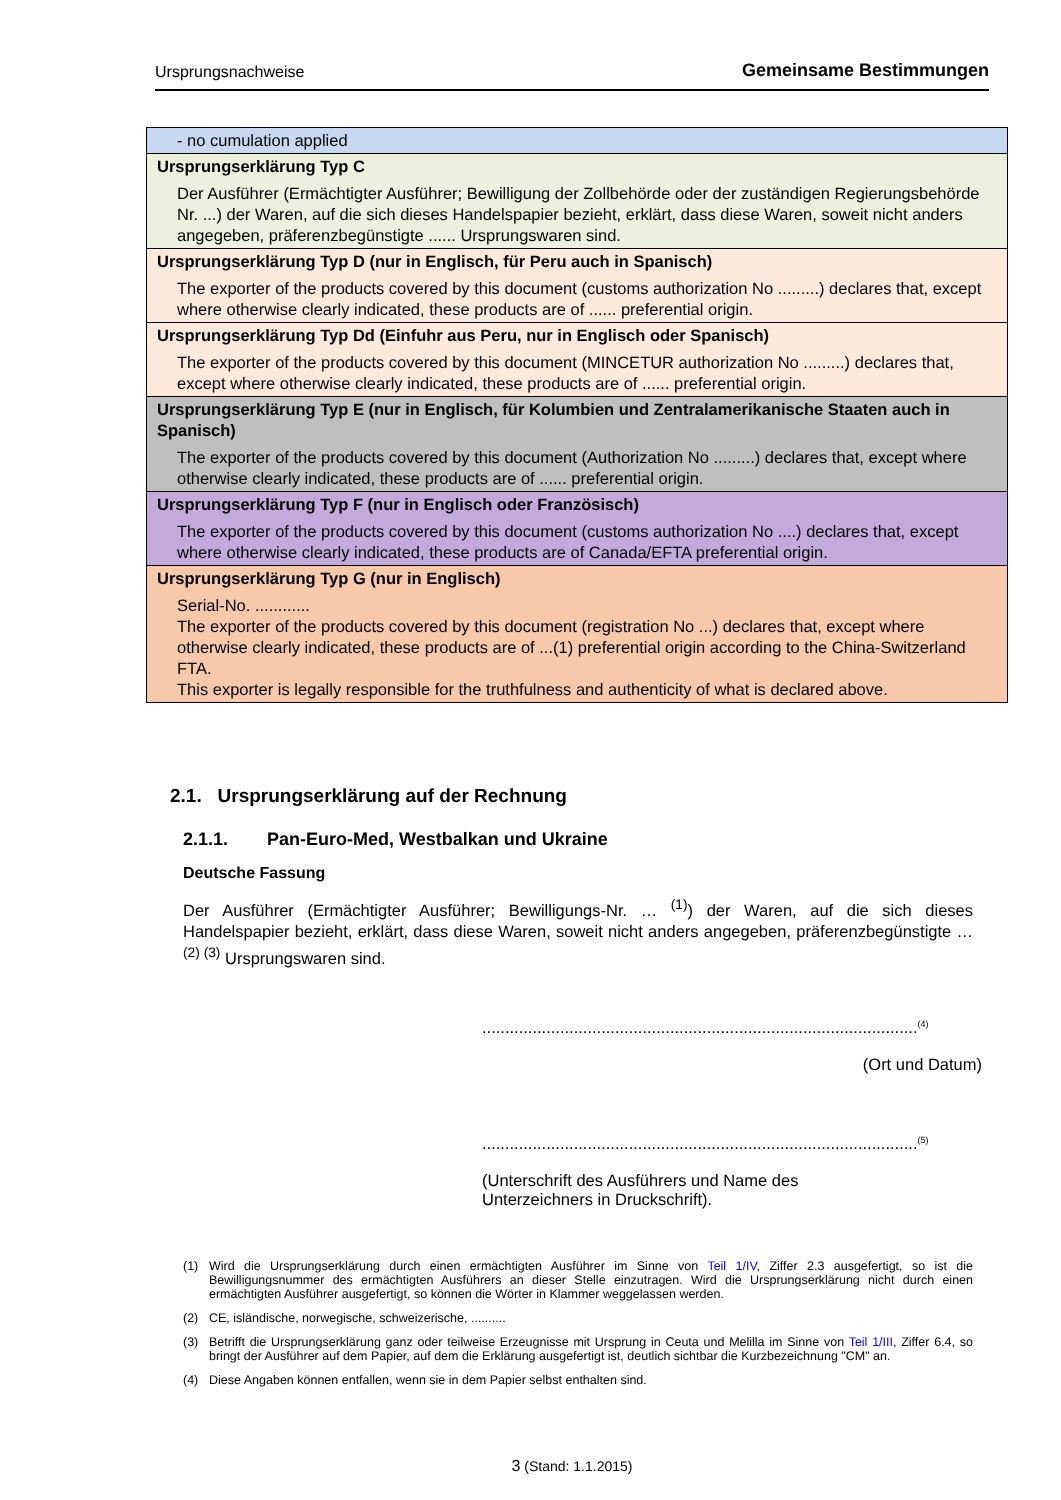Ursprungsnachweise Gemeinsame Bestimmungen
| - no cumulation applied |
| Ursprungserklärung Typ C Der Ausführer (Ermächtigter Ausführer; Bewilligung der Zollbehörde oder der zuständigen Regierungsbehörde Nr. ...) der Waren, auf die sich dieses Handelspapier bezieht, erklärt, dass diese Waren, soweit nicht anders angegeben, präferenzbegünstigte ...... Ursprungswaren sind. |
| Ursprungserklärung Typ D (nur in Englisch, für Peru auch in Spanisch) The exporter of the products covered by this document (customs authorization No .........) declares that, except where otherwise clearly indicated, these products are of ...... preferential origin. |
| Ursprungserklärung Typ Dd (Einfuhr aus Peru, nur in Englisch oder Spanisch) The exporter of the products covered by this document (MINCETUR authorization No .........) declares that, except where otherwise clearly indicated, these products are of ...... preferential origin. |
| Ursprungserklärung Typ E (nur in Englisch, für Kolumbien und Zentralamerikanische Staaten auch in Spanisch) The exporter of the products covered by this document (Authorization No .........) declares that, except where otherwise clearly indicated, these products are of ...... preferential origin. |
| Ursprungserklärung Typ F (nur in Englisch oder Französisch) The exporter of the products covered by this document (customs authorization No ....) declares that, except where otherwise clearly indicated, these products are of Canada/EFTA preferential origin. |
| Ursprungserklärung Typ G (nur in Englisch) Serial-No. ............ The exporter of the products covered by this document (registration No ...) declares that, except where otherwise clearly indicated, these products are of ...(1) preferential origin according to the China-Switzerland FTA. This exporter is legally responsible for the truthfulness and authenticity of what is declared above. |
2.1. Ursprungserklärung auf der Rechnung
2.1.1. Pan-Euro-Med, Westbalkan und Ukraine
Deutsche Fassung
Der Ausführer (Ermächtigter Ausführer; Bewilligungs-Nr. … <sup>(1)</sup>) der Waren, auf die sich dieses Handelspapier bezieht, erklärt, dass diese Waren, soweit nicht anders angegeben, präferenzbegünstigte … <sup>(2) (3)</sup> Ursprungswaren sind.
...............................................................................................<sup>(4)</sup>
(Ort und Datum)
...............................................................................................<sup>(5)</sup>
(Unterschrift des Ausführers und Name des Unterzeichners in Druckschrift).
(1) Wird die Ursprungserklärung durch einen ermächtigten Ausführer im Sinne von Teil 1/IV, Ziffer 2.3 ausgefertigt, so ist die Bewilligungsnummer des ermächtigten Ausführers an dieser Stelle einzutragen. Wird die Ursprungserklärung nicht durch einen ermächtigten Ausführer ausgefertigt, so können die Wörter in Klammer weggelassen werden.
(2) CE, isländische, norwegische, schweizerische, ..........
(3) Betrifft die Ursprungserklärung ganz oder teilweise Erzeugnisse mit Ursprung in Ceuta und Melilla im Sinne von Teil 1/III, Ziffer 6.4, so bringt der Ausführer auf dem Papier, auf dem die Erklärung ausgefertigt ist, deutlich sichtbar die Kurzbezeichnung "CM" an.
(4) Diese Angaben können entfallen, wenn sie in dem Papier selbst enthalten sind.
3 (Stand: 1.1.2015)